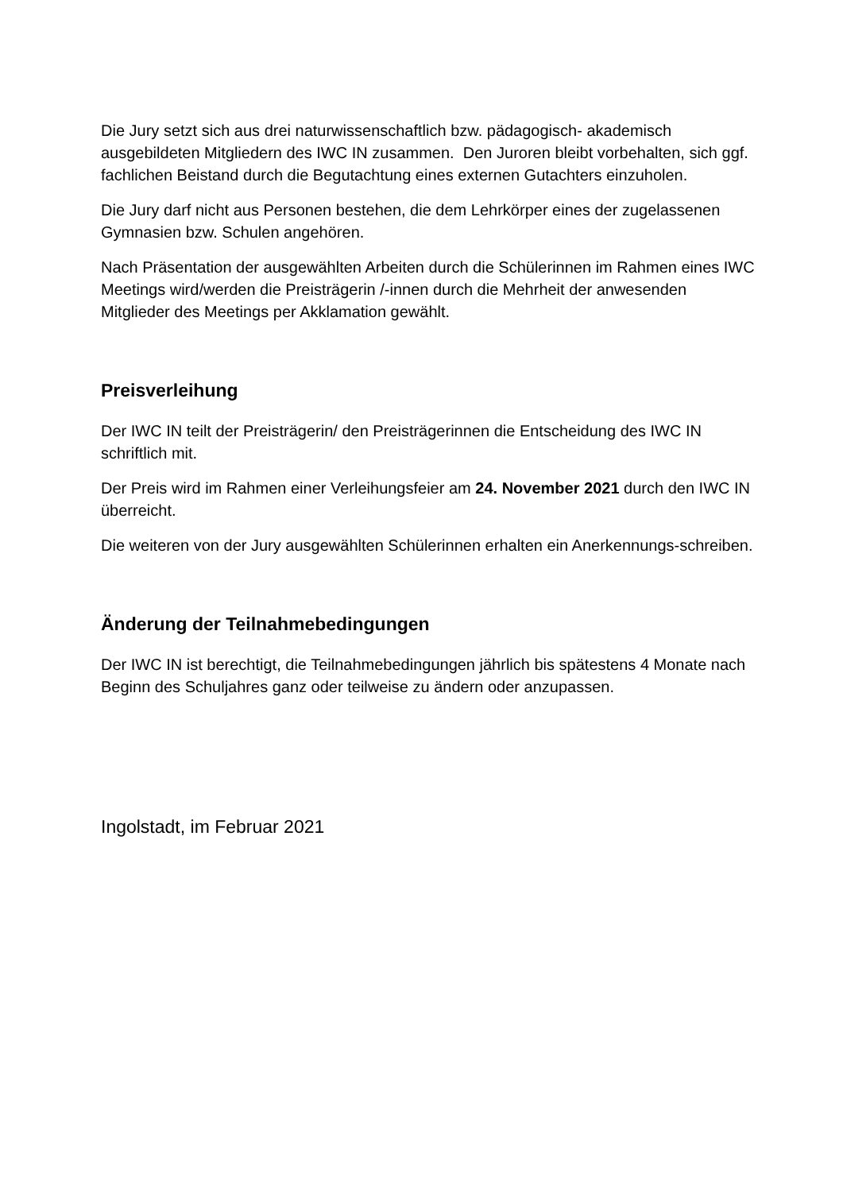Die Jury setzt sich aus drei naturwissenschaftlich bzw. pädagogisch- akademisch ausgebildeten Mitgliedern des IWC IN zusammen. Den Juroren bleibt vorbehalten, sich ggf. fachlichen Beistand durch die Begutachtung eines externen Gutachters einzuholen.
Die Jury darf nicht aus Personen bestehen, die dem Lehrkörper eines der zugelassenen Gymnasien bzw. Schulen angehören.
Nach Präsentation der ausgewählten Arbeiten durch die Schülerinnen im Rahmen eines IWC Meetings wird/werden die Preisträgerin /-innen durch die Mehrheit der anwesenden Mitglieder des Meetings per Akklamation gewählt.
Preisverleihung
Der IWC IN teilt der Preisträgerin/ den Preisträgerinnen die Entscheidung des IWC IN schriftlich mit.
Der Preis wird im Rahmen einer Verleihungsfeier am 24. November 2021 durch den IWC IN überreicht.
Die weiteren von der Jury ausgewählten Schülerinnen erhalten ein Anerkennungs-schreiben.
Änderung der Teilnahmebedingungen
Der IWC IN ist berechtigt, die Teilnahmebedingungen jährlich bis spätestens 4 Monate nach Beginn des Schuljahres ganz oder teilweise zu ändern oder anzupassen.
Ingolstadt, im Februar 2021